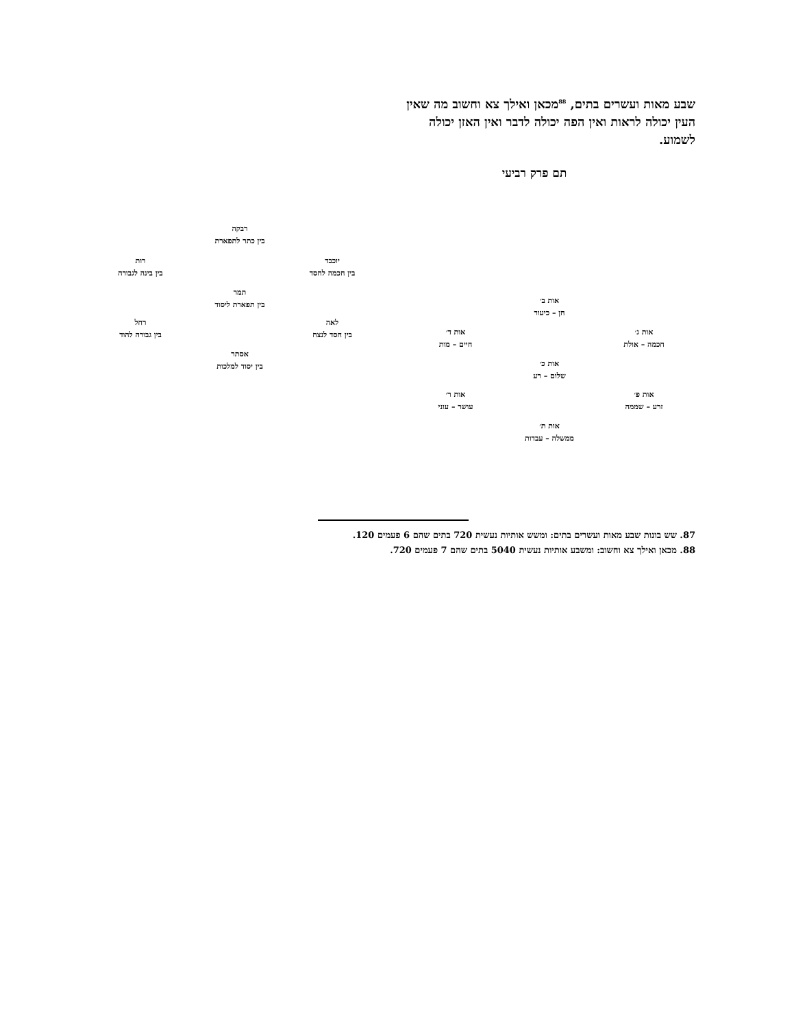שבע מאות ועשרים בתים, <sup>88</sup>מכאן ואילך צא וחשוב מה שאין העין יכולה לראות ואין הפה יכולה לדבר ואין האזן יכולה לשמוע.
תם פרק רביעי
רבקה
בין כתר לתפארת
רות
בין בינה לגבורה
יוכבד
בין חכמה לחסד
תמר
בין תפארת ליסוד
רחל
בין גבורה להוד
לאה
בין חסד לנצח
אסתר
בין יסוד למלכות
אות ב׳
חן – כיעור
אות ד׳
חיים – מות
אות ג׳
חכמה – אולת
אות כ׳
שלום – רע
אות ר׳
עושר – עוני
אות פ׳
זרע – שממה
אות ת׳
ממשלה – עבדות
87. שש בונות שבע מאות ועשרים בתים: ומשש אותיות נעשית 720 בתים שהם 6 פעמים 120.
88. מכאן ואילך צא וחשוב: ומשבע אותיות נעשית 5040 בתים שהם 7 פעמים 720.